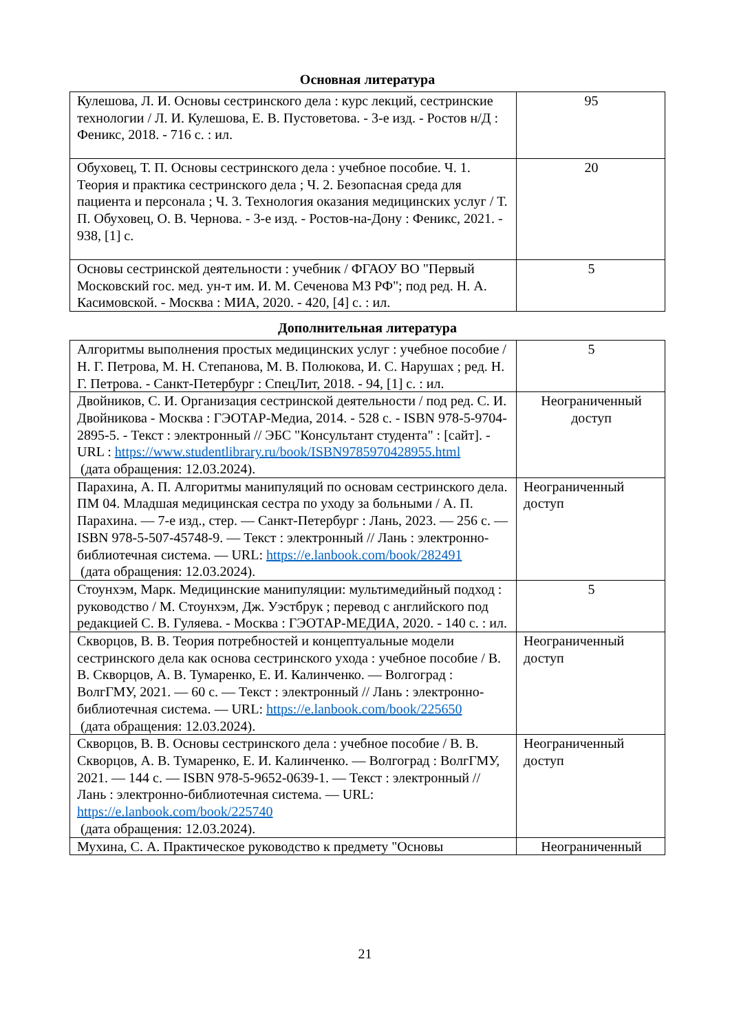Основная литература
| Кулешова, Л. И. Основы сестринского дела : курс лекций, сестринские технологии / Л. И. Кулешова, Е. В. Пустоветова. - 3-е изд. - Ростов н/Д : Феникс, 2018. - 716 с. : ил. | 95 |
| Обуховец, Т. П. Основы сестринского дела : учебное пособие. Ч. 1. Теория и практика сестринского дела ; Ч. 2. Безопасная среда для пациента и персонала ; Ч. 3. Технология оказания медицинских услуг / Т. П. Обуховец, О. В. Чернова. - 3-е изд. - Ростов-на-Дону : Феникс, 2021. - 938, [1] с. | 20 |
| Основы сестринской деятельности : учебник / ФГАОУ ВО "Первый Московский гос. мед. ун-т им. И. М. Сеченова МЗ РФ"; под ред. Н. А. Касимовской. - Москва : МИА, 2020. - 420, [4] с. : ил. | 5 |
Дополнительная литература
| Алгоритмы выполнения простых медицинских услуг : учебное пособие / Н. Г. Петрова, М. Н. Степанова, М. В. Полюкова, И. С. Нарушах ; ред. Н. Г. Петрова. - Санкт-Петербург : СпецЛит, 2018. - 94, [1] с. : ил. | 5 |
| Двойников, С. И. Организация сестринской деятельности / под ред. С. И. Двойникова - Москва : ГЭОТАР-Медиа, 2014. - 528 с. - ISBN 978-5-9704-2895-5. - Текст : электронный // ЭБС "Консультант студента" : [сайт]. - URL : https://www.studentlibrary.ru/book/ISBN9785970428955.html (дата обращения: 12.03.2024). | Неограниченный доступ |
| Парахина, А. П. Алгоритмы манипуляций по основам сестринского дела. ПМ 04. Младшая медицинская сестра по уходу за больными / А. П. Парахина. — 7-е изд., стер. — Санкт-Петербург : Лань, 2023. — 256 с. — ISBN 978-5-507-45748-9. — Текст : электронный // Лань : электронно-библиотечная система. — URL: https://e.lanbook.com/book/282491 (дата обращения: 12.03.2024). | Неограниченный доступ |
| Стоунхэм, Марк. Медицинские манипуляции: мультимедийный подход : руководство / М. Стоунхэм, Дж. Уэстбрук ; перевод с английского под редакцией С. В. Гуляева. - Москва : ГЭОТАР-МЕДИА, 2020. - 140 с. : ил. | 5 |
| Скворцов, В. В. Теория потребностей и концептуальные модели сестринского дела как основа сестринского ухода : учебное пособие / В. В. Скворцов, А. В. Тумаренко, Е. И. Калинченко. — Волгоград : ВолгГМУ, 2021. — 60 с. — Текст : электронный // Лань : электронно-библиотечная система. — URL: https://e.lanbook.com/book/225650 (дата обращения: 12.03.2024). | Неограниченный доступ |
| Скворцов, В. В. Основы сестринского дела : учебное пособие / В. В. Скворцов, А. В. Тумаренко, Е. И. Калинченко. — Волгоград : ВолгГМУ, 2021. — 144 с. — ISBN 978-5-9652-0639-1. — Текст : электронный // Лань : электронно-библиотечная система. — URL: https://e.lanbook.com/book/225740 (дата обращения: 12.03.2024). | Неограниченный доступ |
| Мухина, С. А. Практическое руководство к предмету "Основы | Неограниченный |
21